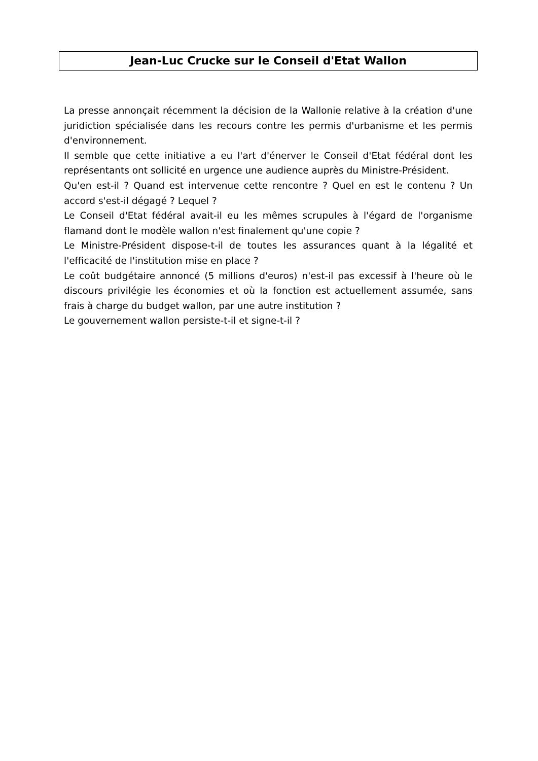Jean-Luc Crucke sur le Conseil d'Etat Wallon
La presse annonçait récemment la décision de la Wallonie relative à la création d'une juridiction spécialisée dans les recours contre les permis d'urbanisme et les permis d'environnement.
Il semble que cette initiative a eu l'art d'énerver le Conseil d'Etat fédéral dont les représentants ont sollicité en urgence une audience auprès du Ministre-Président.
Qu'en est-il ? Quand est intervenue cette rencontre ? Quel en est le contenu ? Un accord s'est-il dégagé ? Lequel ?
Le Conseil d'Etat fédéral avait-il eu les mêmes scrupules à l'égard de l'organisme flamand dont le modèle wallon n'est finalement qu'une copie ?
Le Ministre-Président dispose-t-il de toutes les assurances quant à la légalité et l'efficacité de l'institution mise en place ?
Le coût budgétaire annoncé (5 millions d'euros) n'est-il pas excessif à l'heure où le discours privilégie les économies et où la fonction est actuellement assumée, sans frais à charge du budget wallon, par une autre institution ?
Le gouvernement wallon persiste-t-il et signe-t-il ?